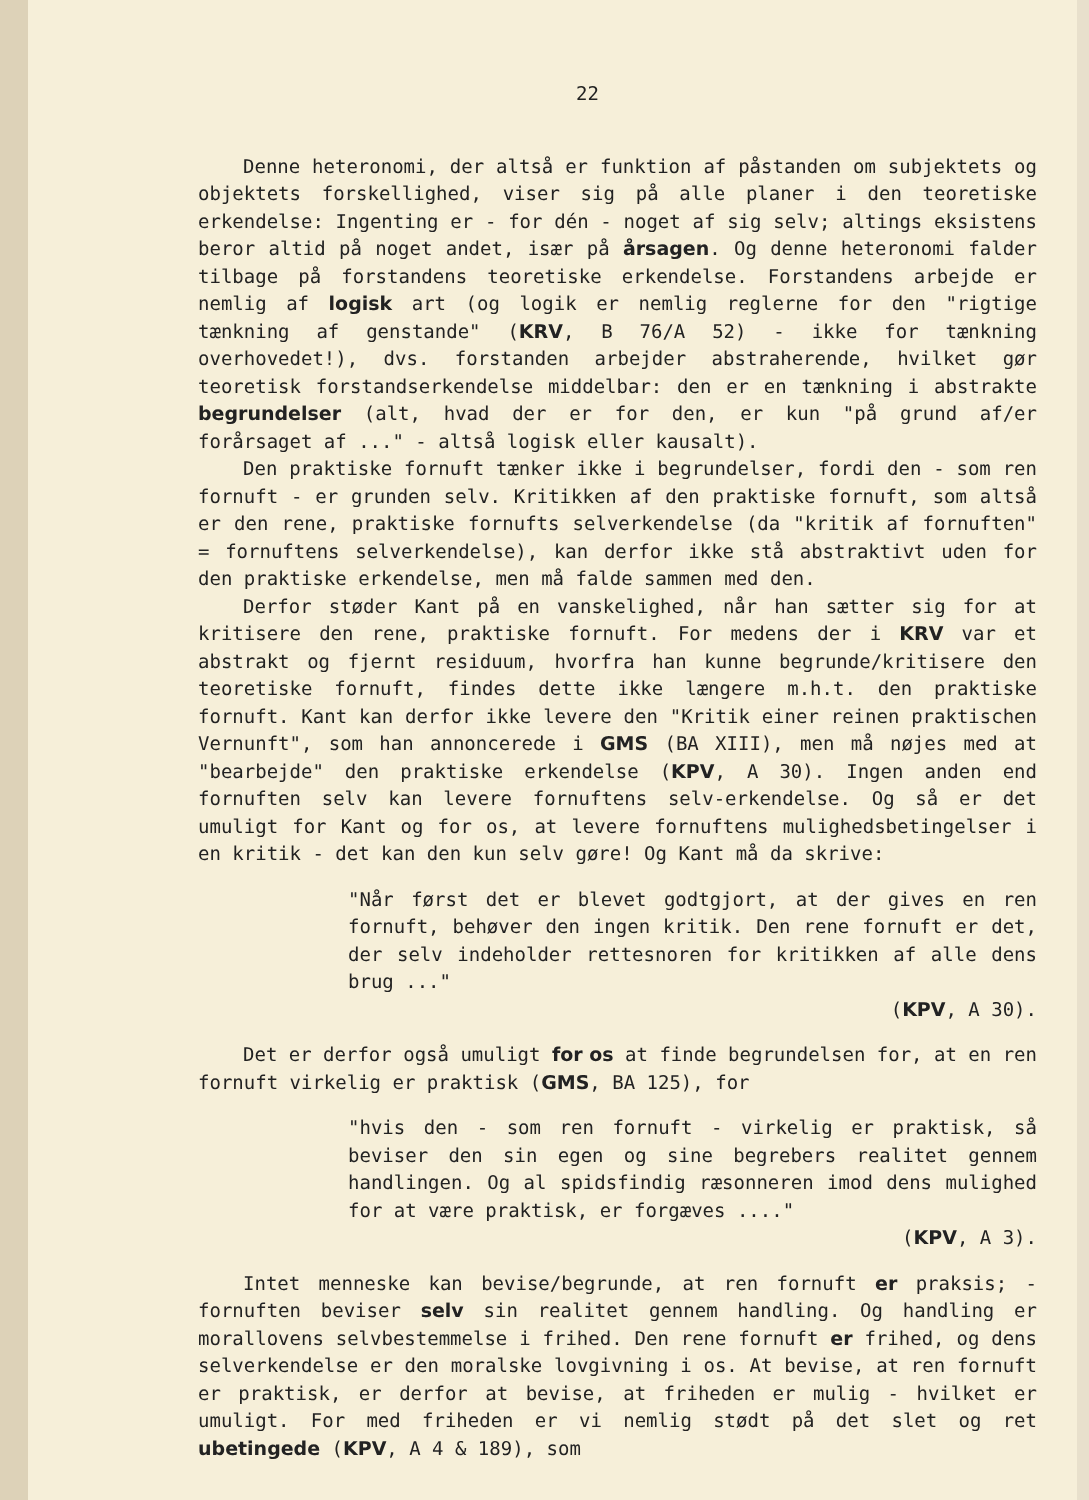22
Denne heteronomi, der altså er funktion af påstanden om subjektets og objektets forskellighed, viser sig på alle planer i den teoretiske erkendelse: Ingenting er - for dén - noget af sig selv; altings eksistens beror altid på noget andet, især på årsagen. Og denne heteronomi falder tilbage på forstandens teoretiske erkendelse. Forstandens arbejde er nemlig af logisk art (og logik er nemlig reglerne for den "rigtige tænkning af genstande" (KRV, B 76/A 52) - ikke for tænkning overhovedet!), dvs. forstanden arbejder abstraherende, hvilket gør teoretisk forstandserkendelse middelbar: den er en tænkning i abstrakte begrundelser (alt, hvad der er for den, er kun "på grund af/er forårsaget af ..." - altså logisk eller kausalt).
Den praktiske fornuft tænker ikke i begrundelser, fordi den - som ren fornuft - er grunden selv. Kritikken af den praktiske fornuft, som altså er den rene, praktiske fornufts selverkendelse (da "kritik af fornuften" = fornuftens selverkendelse), kan derfor ikke stå abstraktivt uden for den praktiske erkendelse, men må falde sammen med den.
Derfor støder Kant på en vanskelighed, når han sætter sig for at kritisere den rene, praktiske fornuft. For medens der i KRV var et abstrakt og fjernt residuum, hvorfra han kunne begrunde/kritisere den teoretiske fornuft, findes dette ikke længere m.h.t. den praktiske fornuft. Kant kan derfor ikke levere den "Kritik einer reinen praktischen Vernunft", som han annoncerede i GMS (BA XIII), men må nøjes med at "bearbejde" den praktiske erkendelse (KPV, A 30). Ingen anden end fornuften selv kan levere fornuftens selv-erkendelse. Og så er det umuligt for Kant og for os, at levere fornuftens mulighedsbetingelser i en kritik - det kan den kun selv gøre! Og Kant må da skrive:
"Når først det er blevet godtgjort, at der gives en ren fornuft, behøver den ingen kritik. Den rene fornuft er det, der selv indeholder rettesnoren for kritikken af alle dens brug ..."
(KPV, A 30).
Det er derfor også umuligt for os at finde begrundelsen for, at en ren fornuft virkelig er praktisk (GMS, BA 125), for
"hvis den - som ren fornuft - virkelig er praktisk, så beviser den sin egen og sine begrebers realitet gennem handlingen. Og al spidsfindig ræsonneren imod dens mulighed for at være praktisk, er forgæves ...."
(KPV, A 3).
Intet menneske kan bevise/begrunde, at ren fornuft er praksis; - fornuften beviser selv sin realitet gennem handling. Og handling er morallovens selvbestemmelse i frihed. Den rene fornuft er frihed, og dens selverkendelse er den moralske lovgivning i os. At bevise, at ren fornuft er praktisk, er derfor at bevise, at friheden er mulig - hvilket er umuligt. For med friheden er vi nemlig stødt på det slet og ret ubetingede (KPV, A 4 & 189), som